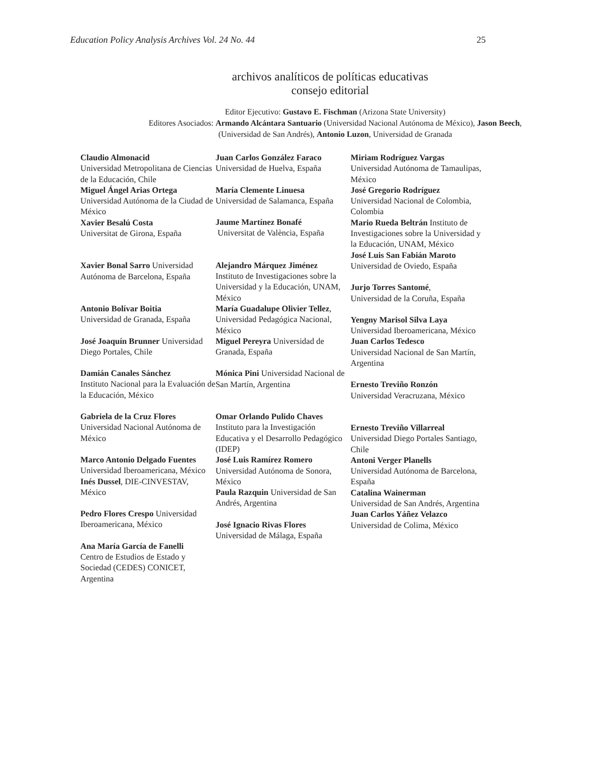Education Policy Analysis Archives Vol. 24 No. 44 25
archivos analíticos de políticas educativas
consejo editorial
Editor Ejecutivo: Gustavo E. Fischman (Arizona State University)
Editores Asociados: Armando Alcántara Santuario (Universidad Nacional Autónoma de México), Jason Beech,
(Universidad de San Andrés), Antonio Luzon, Universidad de Granada
Claudio Almonacid
Universidad Metropolitana de Ciencias de la Educación, Chile
Miguel Ángel Arias Ortega
Universidad Autónoma de la Ciudad de México
Xavier Besalú Costa
Universitat de Girona, España
Xavier Bonal Sarro Universidad Autónoma de Barcelona, España
Antonio Bolívar Boitia
Universidad de Granada, España
José Joaquín Brunner Universidad Diego Portales, Chile
Damián Canales Sánchez
Instituto Nacional para la Evaluación de la Educación, México
Gabriela de la Cruz Flores
Universidad Nacional Autónoma de México
Marco Antonio Delgado Fuentes
Universidad Iberoamericana, México
Inés Dussel, DIE-CINVESTAV, México
Pedro Flores Crespo Universidad Iberoamericana, México
Ana María García de Fanelli
Centro de Estudios de Estado y Sociedad (CEDES) CONICET, Argentina
Juan Carlos González Faraco
Universidad de Huelva, España
María Clemente Linuesa
Universidad de Salamanca, España
Jaume Martínez Bonafé
Universitat de València, España
Alejandro Márquez Jiménez
Instituto de Investigaciones sobre la Universidad y la Educación, UNAM, México
María Guadalupe Olivier Tellez, Universidad Pedagógica Nacional, México
Miguel Pereyra Universidad de Granada, España
Mónica Pini Universidad Nacional de San Martín, Argentina
Omar Orlando Pulido Chaves
Instituto para la Investigación Educativa y el Desarrollo Pedagógico (IDEP)
José Luis Ramírez Romero
Universidad Autónoma de Sonora, México
Paula Razquin Universidad de San Andrés, Argentina
José Ignacio Rivas Flores
Universidad de Málaga, España
Miriam Rodríguez Vargas
Universidad Autónoma de Tamaulipas, México
José Gregorio Rodríguez
Universidad Nacional de Colombia, Colombia
Mario Rueda Beltrán Instituto de Investigaciones sobre la Universidad y la Educación, UNAM, México
José Luis San Fabián Maroto
Universidad de Oviedo, España
Jurjo Torres Santomé,
Universidad de la Coruña, España
Yengny Marisol Silva Laya
Universidad Iberoamericana, México
Juan Carlos Tedesco
Universidad Nacional de San Martín, Argentina
Ernesto Treviño Ronzón
Universidad Veracruzana, México
Ernesto Treviño Villarreal
Universidad Diego Portales Santiago, Chile
Antoni Verger Planells
Universidad Autónoma de Barcelona, España
Catalina Wainerman
Universidad de San Andrés, Argentina
Juan Carlos Yáñez Velazco
Universidad de Colima, México